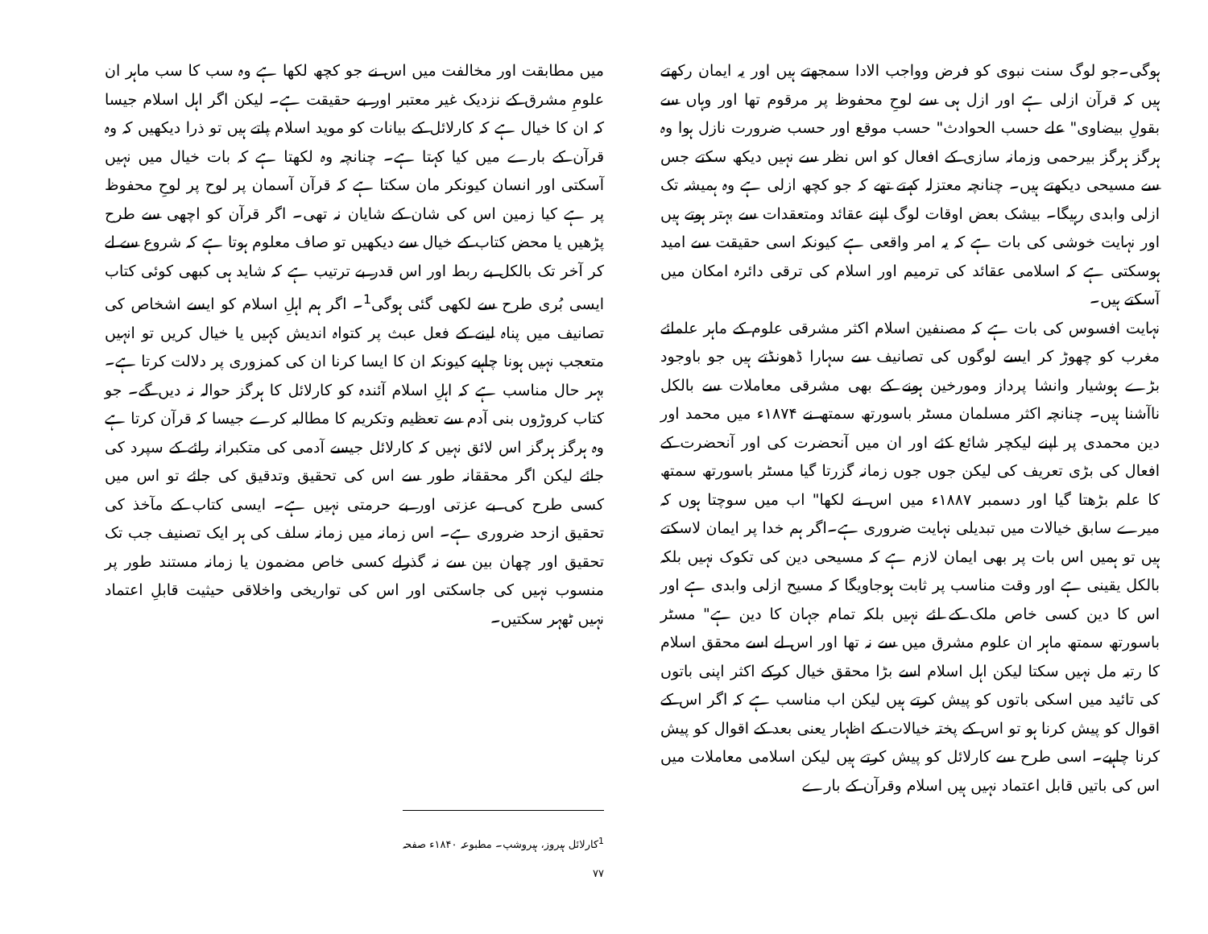ہوگی۔جو لوگ سنت نبوی کو فرض وواجب الادا سمجھتے ہیں اور یہ ایمان رکھتے ہیں کہ قرآن ازلی ہے اور ازل ہی سے لوحِ محفوظ پر مرقوم تھا اور وہاں سے بقولِ بیضاوی" علے حسب الحوادث" حسب موقع اور حسب ضرورت نازل ہوا وہ ہرگز ہرگز بیرحمی وزمانہ سازی کے افعال کو اس نظر سے نہیں دیکھ سکتے جس سے مسیحی دیکھتے ہیں۔ چنانچہ معتزلہ کہتے تھے کہ جو کچھ ازلی ہے وہ ہمیشہ تک ازلی وابدی رہیگا۔ بیشک بعض اوقات لوگ اپنے عقائد ومتعقدات سے بہتر ہوتے ہیں اور نہایت خوشی کی بات ہے کہ یہ امر واقعی ہے کیونکہ اسی حقیقت سے امید ہوسکتی ہے کہ اسلامی عقائد کی ترمیم اور اسلام کی ترقی دائرہ امکان میں آسکتے ہیں۔
نہایت افسوس کی بات ہے کہ مصنفین اسلام اکثر مشرقی علوم کے ماہر علمائے مغرب کو چھوڑ کر ایسے لوگوں کی تصانیف سے سہارا ڈھونڈتے ہیں جو باوجود بڑے ہوشیار وانشا پرداز ومورخین ہونے کے بھی مشرقی معاملات سے بالکل ناآشنا ہیں۔ چنانچہ اکثر مسلمان مسٹر باسورتھ سمتھ نے ۱۸۷۴ء میں محمد اور دین محمدی پر اپنے لیکچر شائع کئے اور ان میں آنحضرت کی اور آنحضرت کے افعال کی بڑی تعریف کی لیکن جوں جوں زمانہ گزرتا گیا مسٹر باسورتھ سمتھ کا علم بڑھتا گیا اور دسمبر ۱۸۸۷ء میں اس نے لکھا" اب میں سوچتا ہوں کہ میرے سابق خیالات میں تبدیلی نہایت ضروری ہے۔اگر ہم خدا پر ایمان لاسکتے ہیں تو ہمیں اس بات پر بھی ایمان لازم ہے کہ مسیحی دین کی تکوک نہیں بلکہ بالکل یقینی ہے اور وقت مناسب پر ثابت ہوجاویگا کہ مسیح ازلی وابدی ہے اور اس کا دین کسی خاص ملک کے لئے نہیں بلکہ تمام جہان کا دین ہے" مسٹر باسورتھ سمتھ ماہر ان علوم مشرق میں سے نہ تھا اور اس لے اسے محقق اسلام کا رتبہ مل نہیں سکتا لیکن اہل اسلام اسے بڑا محقق خیال کرکے اکثر اپنی باتوں کی تائید میں اسکی باتوں کو پیش کرتے ہیں لیکن اب مناسب ہے کہ اگر اس کے اقوال کو پیش کرنا ہو تو اس کے پختہ خیالات کے اظہار یعنی بعد کے اقوال کو پیش کرنا چاہیے۔ اسی طرح سے کارلائل کو پیش کرتے ہیں لیکن اسلامی معاملات میں اس کی باتیں قابل اعتماد نہیں ہیں اسلام وقرآن کے بارے
میں مطابقت اور مخالفت میں اس نے جو کچھ لکھا ہے وہ سب کا سب ماہر ان علومِ مشرق کے نزدیک غیر معتبر اور بے حقیقت ہے۔ لیکن اگر اہل اسلام جیسا کہ ان کا خیال ہے کہ کارلائل کے بیانات کو موید اسلام پاتے ہیں تو ذرا دیکھیں کہ وہ قرآن کے بارے میں کیا کہتا ہے۔ چنانچہ وہ لکھتا ہے کہ بات خیال میں نہیں آسکتی اور انسان کیونکر مان سکتا ہے کہ قرآن آسمان پر لوح پر لوحِ محفوظ پر ہے کیا زمین اس کی شان کے شایان نہ تھی۔ اگر قرآن کو اچھی سے طرح پڑھیں یا محض کتاب کے خیال سے دیکھیں تو صاف معلوم ہوتا ہے کہ شروع سے لے کر آخر تک بالکل بے ربط اور اس قدر بے ترتیب ہے کہ شاید ہی کبھی کوئی کتاب ایسی بُری طرح سے لکھی گئی ہوگی<sup>1</sup>۔ اگر ہم اہلِ اسلام کو ایسے اشخاص کی تصانیف میں پناہ لینے کے فعل عبث پر کتواہ اندیش کہیں یا خیال کریں تو انہیں متعجب نہیں ہونا چاہیے کیونکہ ان کا ایسا کرنا ان کی کمزوری پر دلالت کرتا ہے۔ بہر حال مناسب ہے کہ اہلِ اسلام آئندہ کو کارلائل کا ہرگز حوالہ نہ دیں گے۔ جو کتاب کروڑوں بنی آدم سے تعظیم وتکریم کا مطالبہ کرے جیسا کہ قرآن کرتا ہے وہ ہرگز ہرگز اس لائق نہیں کہ کارلائل جیسے آدمی کی متکبرانہ رائے کے سپرد کی جائے لیکن اگر محققانہ طور سے اس کی تحقیق وتدقیق کی جائے تو اس میں کسی طرح کی بے عزتی اور بے حرمتی نہیں ہے۔ ایسی کتاب کے مآخذ کی تحقیق ازحد ضروری ہے۔ اس زمانہ میں زمانہ سلف کی ہر ایک تصنیف جب تک تحقیق اور چھان بین سے نہ گذرلے کسی خاص مضمون یا زمانہ مستند طور پر منسوب نہیں کی جاسکتی اور اس کی تواریخی واخلاقی حیثیت قابلِ اعتماد نہیں ٹھہر سکتیں۔
<sup>1</sup> کارلائل ہیروز، ہیروشپ۔ مطبوعہ ۱۸۴۰ء صفحہ ۷۷